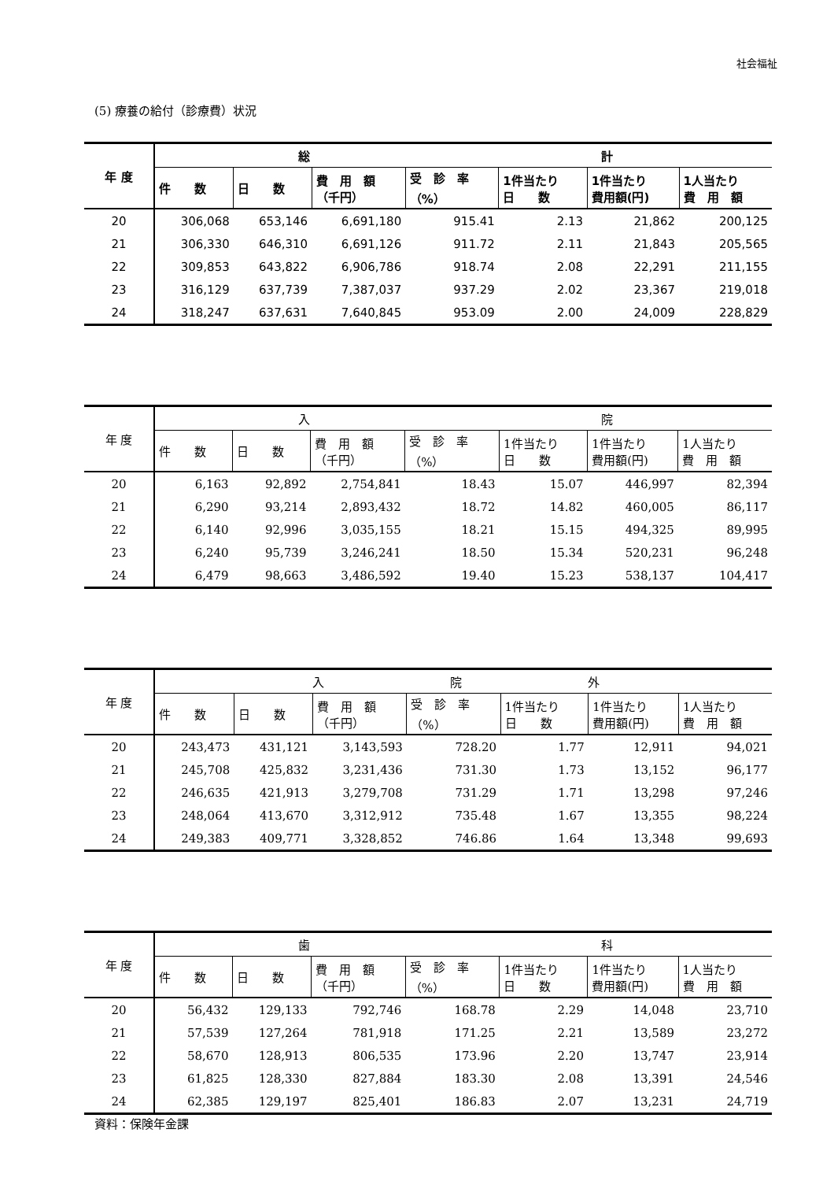社会福祉
(5) 療養の給付（診療費）状況
| 年 度 | 総 計 | | | | | | |
| --- | --- | --- | --- | --- | --- | --- | --- |
| | 件 数 | 日 数 | 費 用 額 （千円） | 受 診 率 （%） | 1件当たり 日 数 | 1件当たり 費用額(円) | 1人当たり 費 用 額 |
| 20 | 306,068 | 653,146 | 6,691,180 | 915.41 | 2.13 | 21,862 | 200,125 |
| 21 | 306,330 | 646,310 | 6,691,126 | 911.72 | 2.11 | 21,843 | 205,565 |
| 22 | 309,853 | 643,822 | 6,906,786 | 918.74 | 2.08 | 22,291 | 211,155 |
| 23 | 316,129 | 637,739 | 7,387,037 | 937.29 | 2.02 | 23,367 | 219,018 |
| 24 | 318,247 | 637,631 | 7,640,845 | 953.09 | 2.00 | 24,009 | 228,829 |
| 年 度 | 入 院 | | | | | | |
| --- | --- | --- | --- | --- | --- | --- | --- |
| | 件 数 | 日 数 | 費 用 額 （千円） | 受 診 率 （%） | 1件当たり 日 数 | 1件当たり 費用額(円) | 1人当たり 費 用 額 |
| 20 | 6,163 | 92,892 | 2,754,841 | 18.43 | 15.07 | 446,997 | 82,394 |
| 21 | 6,290 | 93,214 | 2,893,432 | 18.72 | 14.82 | 460,005 | 86,117 |
| 22 | 6,140 | 92,996 | 3,035,155 | 18.21 | 15.15 | 494,325 | 89,995 |
| 23 | 6,240 | 95,739 | 3,246,241 | 18.50 | 15.34 | 520,231 | 96,248 |
| 24 | 6,479 | 98,663 | 3,486,592 | 19.40 | 15.23 | 538,137 | 104,417 |
| 年 度 | 入 院 外 | | | | | | |
| --- | --- | --- | --- | --- | --- | --- | --- |
| | 件 数 | 日 数 | 費 用 額 （千円） | 受 診 率 （%） | 1件当たり 日 数 | 1件当たり 費用額(円) | 1人当たり 費 用 額 |
| 20 | 243,473 | 431,121 | 3,143,593 | 728.20 | 1.77 | 12,911 | 94,021 |
| 21 | 245,708 | 425,832 | 3,231,436 | 731.30 | 1.73 | 13,152 | 96,177 |
| 22 | 246,635 | 421,913 | 3,279,708 | 731.29 | 1.71 | 13,298 | 97,246 |
| 23 | 248,064 | 413,670 | 3,312,912 | 735.48 | 1.67 | 13,355 | 98,224 |
| 24 | 249,383 | 409,771 | 3,328,852 | 746.86 | 1.64 | 13,348 | 99,693 |
| 年 度 | 歯 科 | | | | | | |
| --- | --- | --- | --- | --- | --- | --- | --- |
| | 件 数 | 日 数 | 費 用 額 （千円） | 受 診 率 （%） | 1件当たり 日 数 | 1件当たり 費用額(円) | 1人当たり 費 用 額 |
| 20 | 56,432 | 129,133 | 792,746 | 168.78 | 2.29 | 14,048 | 23,710 |
| 21 | 57,539 | 127,264 | 781,918 | 171.25 | 2.21 | 13,589 | 23,272 |
| 22 | 58,670 | 128,913 | 806,535 | 173.96 | 2.20 | 13,747 | 23,914 |
| 23 | 61,825 | 128,330 | 827,884 | 183.30 | 2.08 | 13,391 | 24,546 |
| 24 | 62,385 | 129,197 | 825,401 | 186.83 | 2.07 | 13,231 | 24,719 |
資料：保険年金課